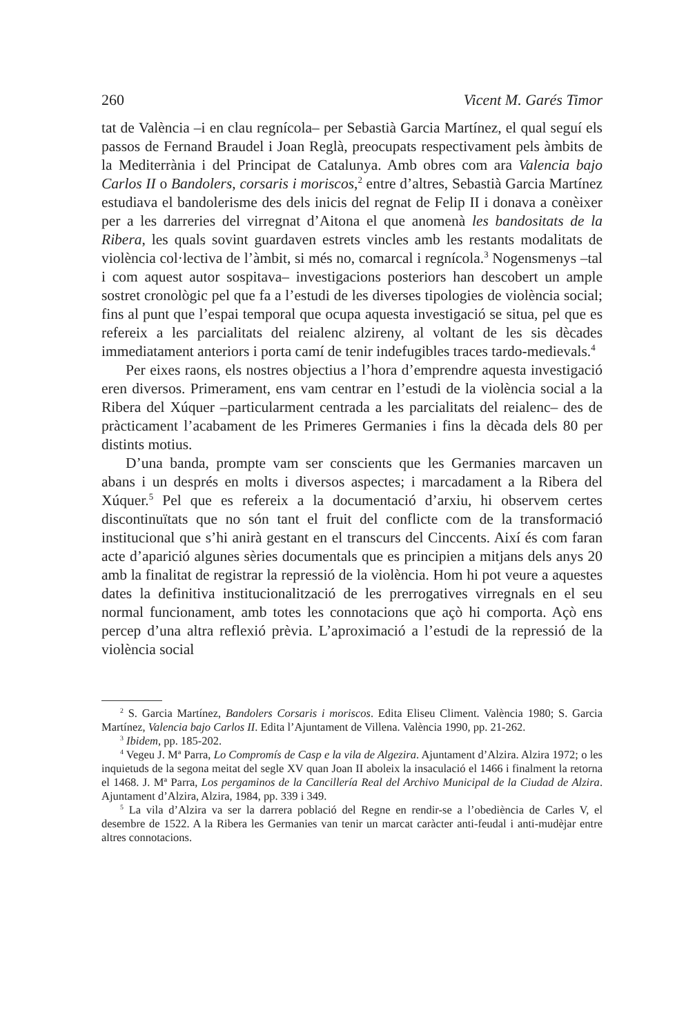260 Vicent M. Garés Timor
tat de València –i en clau regnícola– per Sebastià Garcia Martínez, el qual seguí els passos de Fernand Braudel i Joan Reglà, preocupats respectivament pels àmbits de la Mediterrània i del Principat de Catalunya. Amb obres com ara Valencia bajo Carlos II o Bandolers, corsaris i moriscos,<sup>2</sup> entre d’altres, Sebastià Garcia Martínez estudiava el bandolerisme des dels inicis del regnat de Felip II i donava a conèixer per a les darreries del virregnat d’Aitona el que anomenà les bandositats de la Ribera, les quals sovint guardaven estrets vincles amb les restants modalitats de violència col·lectiva de l’àmbit, si més no, comarcal i regnícola.<sup>3</sup> Nogensmenys –tal i com aquest autor sospitava– investigacions posteriors han descobert un ample sostret cronològic pel que fa a l’estudi de les diverses tipologies de violència social; fins al punt que l’espai temporal que ocupa aquesta investigació se situa, pel que es refereix a les parcialitats del reialenc alzireny, al voltant de les sis dècades immediatament anteriors i porta camí de tenir indefugibles traces tardo-medievals.<sup>4</sup>
Per eixes raons, els nostres objectius a l’hora d’emprendre aquesta investigació eren diversos. Primerament, ens vam centrar en l’estudi de la violència social a la Ribera del Xúquer –particularment centrada a les parcialitats del reialenc– des de pràcticament l’acabament de les Primeres Germanies i fins la dècada dels 80 per distints motius.
D’una banda, prompte vam ser conscients que les Germanies marcaven un abans i un després en molts i diversos aspectes; i marcadament a la Ribera del Xúquer.<sup>5</sup> Pel que es refereix a la documentació d’arxiu, hi observem certes discontinuïtats que no són tant el fruit del conflicte com de la transformació institucional que s’hi anirà gestant en el transcurs del Cinccents. Així és com faran acte d’aparició algunes sèries documentals que es principien a mitjans dels anys 20 amb la finalitat de registrar la repressió de la violència. Hom hi pot veure a aquestes dates la definitiva institucionalització de les prerrogatives virregnals en el seu normal funcionament, amb totes les connotacions que açò hi comporta. Açò ens percep d’una altra reflexió prèvia. L’aproximació a l’estudi de la repressió de la violència social
<sup>2</sup> S. Garcia Martínez, Bandolers Corsaris i moriscos. Edita Eliseu Climent. València 1980; S. Garcia Martínez, Valencia bajo Carlos II. Edita l’Ajuntament de Villena. València 1990, pp. 21-262.
<sup>3</sup> Ibidem, pp. 185-202.
<sup>4</sup> Vegeu J. Mª Parra, Lo Compromís de Casp e la vila de Algezira. Ajuntament d’Alzira. Alzira 1972; o les inquietuds de la segona meitat del segle XV quan Joan II aboleix la insaculació el 1466 i finalment la retorna el 1468. J. Mª Parra, Los pergaminos de la Cancillería Real del Archivo Municipal de la Ciudad de Alzira. Ajuntament d’Alzira, Alzira, 1984, pp. 339 i 349.
<sup>5</sup> La vila d’Alzira va ser la darrera població del Regne en rendir-se a l’obediència de Carles V, el desembre de 1522. A la Ribera les Germanies van tenir un marcat caràcter anti-feudal i anti-mudèjar entre altres connotacions.